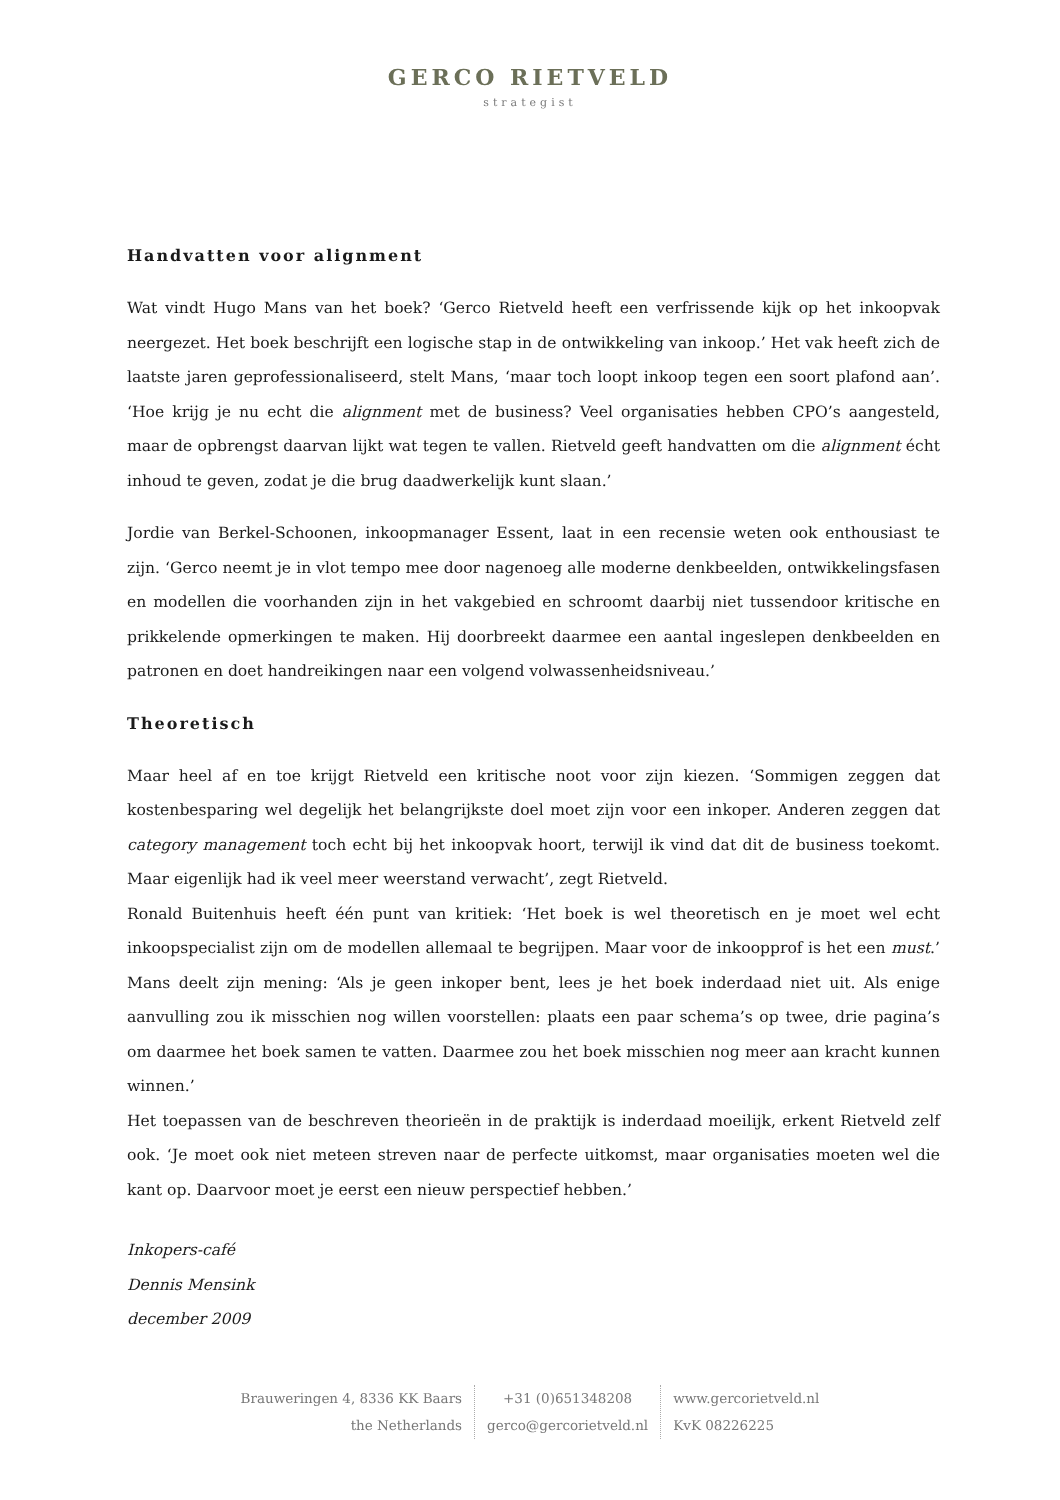GERCO RIETVELD
strategist
Handvatten voor alignment
Wat vindt Hugo Mans van het boek? ‘Gerco Rietveld heeft een verfrissende kijk op het inkoopvak neergezet. Het boek beschrijft een logische stap in de ontwikkeling van inkoop.’ Het vak heeft zich de laatste jaren geprofessionaliseerd, stelt Mans, ‘maar toch loopt inkoop tegen een soort plafond aan’. ‘Hoe krijg je nu echt die alignment met de business? Veel organisaties hebben CPO’s aangesteld, maar de opbrengst daarvan lijkt wat tegen te vallen. Rietveld geeft handvatten om die alignment écht inhoud te geven, zodat je die brug daadwerkelijk kunt slaan.’
Jordie van Berkel-Schoonen, inkoopmanager Essent, laat in een recensie weten ook enthousiast te zijn. ‘Gerco neemt je in vlot tempo mee door nagenoeg alle moderne denkbeelden, ontwikkelingsfasen en modellen die voorhanden zijn in het vakgebied en schroomt daarbij niet tussendoor kritische en prikkelende opmerkingen te maken. Hij doorbreekt daarmee een aantal ingeslepen denkbeelden en patronen en doet handreikingen naar een volgend volwassenheidsniveau.’
Theoretisch
Maar heel af en toe krijgt Rietveld een kritische noot voor zijn kiezen. ‘Sommigen zeggen dat kostenbesparing wel degelijk het belangrijkste doel moet zijn voor een inkoper. Anderen zeggen dat category management toch echt bij het inkoopvak hoort, terwijl ik vind dat dit de business toekomt. Maar eigenlijk had ik veel meer weerstand verwacht’, zegt Rietveld.
Ronald Buitenhuis heeft één punt van kritiek: ‘Het boek is wel theoretisch en je moet wel echt inkoopspecialist zijn om de modellen allemaal te begrijpen. Maar voor de inkoopprof is het een must.’ Mans deelt zijn mening: ‘Als je geen inkoper bent, lees je het boek inderdaad niet uit. Als enige aanvulling zou ik misschien nog willen voorstellen: plaats een paar schema’s op twee, drie pagina’s om daarmee het boek samen te vatten. Daarmee zou het boek misschien nog meer aan kracht kunnen winnen.’
Het toepassen van de beschreven theorieën in de praktijk is inderdaad moeilijk, erkent Rietveld zelf ook. ‘Je moet ook niet meteen streven naar de perfecte uitkomst, maar organisaties moeten wel die kant op. Daarvoor moet je eerst een nieuw perspectief hebben.’
Inkopers-café
Dennis Mensink
december 2009
Brauweringen 4, 8336 KK Baars
the Netherlands
+31 (0)651348208
gerco@gercorietveld.nl
www.gercorietveld.nl
KvK 08226225